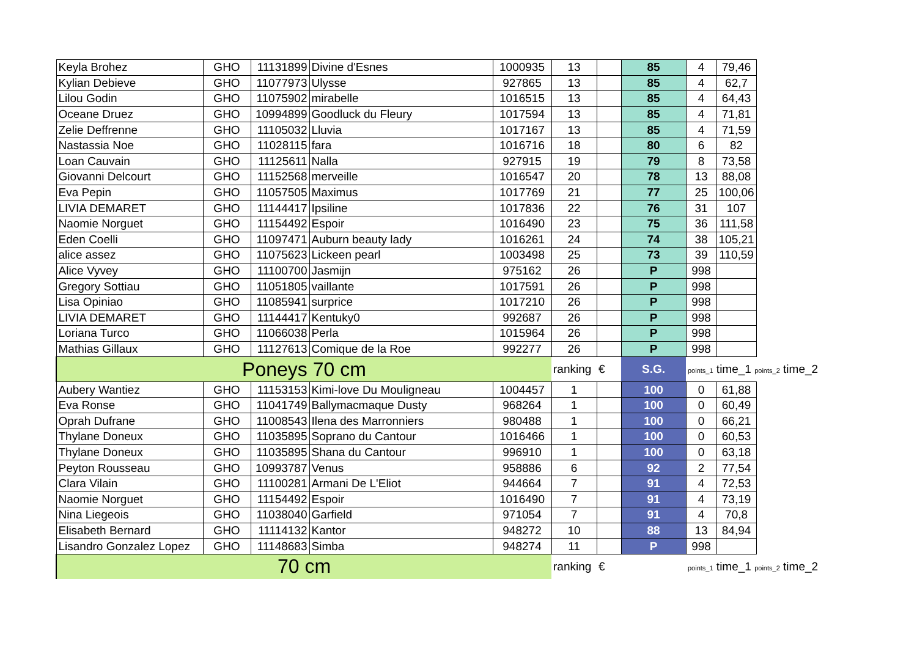| Keyla Brohez | GHO | 11131899 | Divine d'Esnes | 1000935 | 13 | | 85 | 4 | 79,46 | |
| Kylian Debieve | GHO | 11077973 | Ulysse | 927865 | 13 | | 85 | 4 | 62,7 | |
| Lilou Godin | GHO | 11075902 | mirabelle | 1016515 | 13 | | 85 | 4 | 64,43 | |
| Oceane Druez | GHO | 10994899 | Goodluck du Fleury | 1017594 | 13 | | 85 | 4 | 71,81 | |
| Zelie Deffrenne | GHO | 11105032 | Lluvia | 1017167 | 13 | | 85 | 4 | 71,59 | |
| Nastassia Noe | GHO | 11028115 | fara | 1016716 | 18 | | 80 | 6 | 82 | |
| Loan Cauvain | GHO | 11125611 | Nalla | 927915 | 19 | | 79 | 8 | 73,58 | |
| Giovanni Delcourt | GHO | 11152568 | merveille | 1016547 | 20 | | 78 | 13 | 88,08 | |
| Eva Pepin | GHO | 11057505 | Maximus | 1017769 | 21 | | 77 | 25 | 100,06 | |
| LIVIA DEMARET | GHO | 11144417 | Ipsiline | 1017836 | 22 | | 76 | 31 | 107 | |
| Naomie Norguet | GHO | 11154492 | Espoir | 1016490 | 23 | | 75 | 36 | 111,58 | |
| Eden Coelli | GHO | 11097471 | Auburn beauty lady | 1016261 | 24 | | 74 | 38 | 105,21 | |
| alice assez | GHO | 11075623 | Lickeen pearl | 1003498 | 25 | | 73 | 39 | 110,59 | |
| Alice Vyvey | GHO | 11100700 | Jasmijn | 975162 | 26 | | P | 998 | | |
| Gregory Sottiau | GHO | 11051805 | vaillante | 1017591 | 26 | | P | 998 | | |
| Lisa Opiniao | GHO | 11085941 | surprice | 1017210 | 26 | | P | 998 | | |
| LIVIA DEMARET | GHO | 11144417 | Kentuky0 | 992687 | 26 | | P | 998 | | |
| Loriana Turco | GHO | 11066038 | Perla | 1015964 | 26 | | P | 998 | | |
| Mathias Gillaux | GHO | 11127613 | Comique de la Roe | 992277 | 26 | | P | 998 | | |
| Poneys 70 cm | | | | | ranking | € | S.G. | points_1 time_1 points_2 time_2 | | |
| Aubery Wantiez | GHO | 11153153 | Kimi-love Du Mouligneau | 1004457 | 1 | | 100 | 0 | 61,88 | |
| Eva Ronse | GHO | 11041749 | Ballymacmaque Dusty | 968264 | 1 | | 100 | 0 | 60,49 | |
| Oprah Dufrane | GHO | 11008543 | Ilena des Marronniers | 980488 | 1 | | 100 | 0 | 66,21 | |
| Thylane Doneux | GHO | 11035895 | Soprano du Cantour | 1016466 | 1 | | 100 | 0 | 60,53 | |
| Thylane Doneux | GHO | 11035895 | Shana du Cantour | 996910 | 1 | | 100 | 0 | 63,18 | |
| Peyton Rousseau | GHO | 10993787 | Venus | 958886 | 6 | | 92 | 2 | 77,54 | |
| Clara Vilain | GHO | 11100281 | Armani De L'Eliot | 944664 | 7 | | 91 | 4 | 72,53 | |
| Naomie Norguet | GHO | 11154492 | Espoir | 1016490 | 7 | | 91 | 4 | 73,19 | |
| Nina Liegeois | GHO | 11038040 | Garfield | 971054 | 7 | | 91 | 4 | 70,8 | |
| Elisabeth Bernard | GHO | 11114132 | Kantor | 948272 | 10 | | 88 | 13 | 84,94 | |
| Lisandro Gonzalez Lopez | GHO | 11148683 | Simba | 948274 | 11 | | P | 998 | | |
| 70 cm | | | | | ranking | € | | points_1 time_1 points_2 time_2 | | |